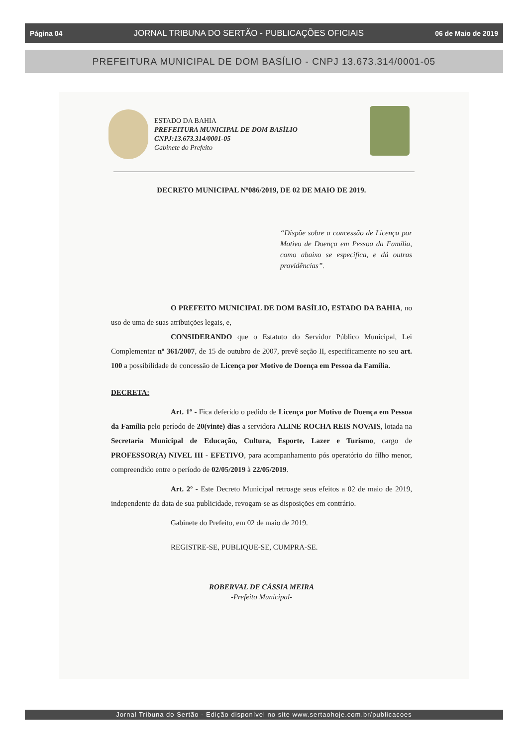Página 04 JORNAL TRIBUNA DO SERTÃO - PUBLICAÇÕES OFICIAIS 06 de Maio de 2019
PREFEITURA MUNICIPAL DE DOM BASÍLIO - CNPJ 13.673.314/0001-05
ESTADO DA BAHIA
PREFEITURA MUNICIPAL DE DOM BASÍLIO
CNPJ:13.673.314/0001-05
Gabinete do Prefeito
DECRETO MUNICIPAL Nº086/2019, DE 02 DE MAIO DE 2019.
“Dispõe sobre a concessão de Licença por Motivo de Doença em Pessoa da Família, como abaixo se especifica, e dá outras providências”.
O PREFEITO MUNICIPAL DE DOM BASÍLIO, ESTADO DA BAHIA, no uso de uma de suas atribuições legais, e,
CONSIDERANDO que o Estatuto do Servidor Público Municipal, Lei Complementar nº 361/2007, de 15 de outubro de 2007, prevê seção II, especificamente no seu art. 100 a possibilidade de concessão de Licença por Motivo de Doença em Pessoa da Família.
DECRETA:
Art. 1º - Fica deferido o pedido de Licença por Motivo de Doença em Pessoa da Família pelo período de 20(vinte) dias a servidora ALINE ROCHA REIS NOVAIS, lotada na Secretaria Municipal de Educação, Cultura, Esporte, Lazer e Turismo, cargo de PROFESSOR(A) NIVEL III - EFETIVO, para acompanhamento pós operatório do filho menor, compreendido entre o período de 02/05/2019 à 22/05/2019.
Art. 2º - Este Decreto Municipal retroage seus efeitos a 02 de maio de 2019, independente da data de sua publicidade, revogam-se as disposições em contrário.
Gabinete do Prefeito, em 02 de maio de 2019.
REGISTRE-SE, PUBLIQUE-SE, CUMPRA-SE.
ROBERVAL DE CÁSSIA MEIRA
-Prefeito Municipal-
Jornal Tribuna do Sertão - Edição disponível no site www.sertaohoje.com.br/publicacoes